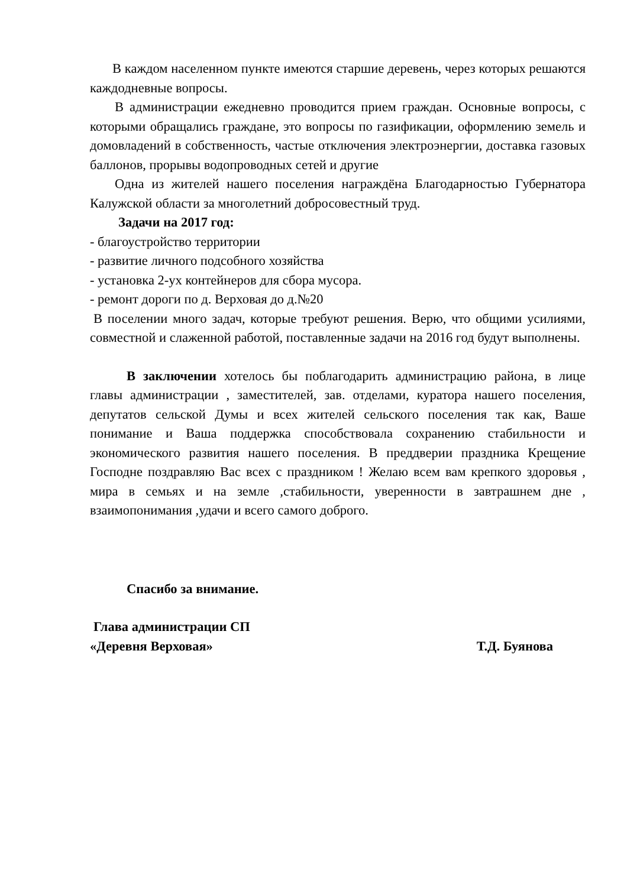В каждом населенном пункте имеются старшие деревень, через которых решаются каждодневные вопросы.
В администрации ежедневно проводится прием граждан. Основные вопросы, с которыми обращались граждане, это вопросы по газификации, оформлению земель и домовладений в собственность, частые отключения электроэнергии, доставка газовых баллонов, прорывы водопроводных сетей и другие
Одна из жителей нашего поселения награждёна Благодарностью Губернатора Калужской области за многолетний добросовестный труд.
Задачи на 2017 год:
- благоустройство территории
- развитие личного подсобного хозяйства
- установка 2-ух контейнеров для сбора мусора.
- ремонт дороги по д. Верховая до д.№20
В поселении много задач, которые требуют решения. Верю, что общими усилиями, совместной и слаженной работой, поставленные задачи на 2016 год будут выполнены.
В заключении хотелось бы поблагодарить администрацию района, в лице главы администрации , заместителей, зав. отделами, куратора нашего поселения, депутатов сельской Думы и всех жителей сельского поселения так как, Ваше понимание и Ваша поддержка способствовала сохранению стабильности и экономического развития нашего поселения. В преддверии праздника Крещение Господне поздравляю Вас всех с праздником ! Желаю всем вам крепкого здоровья , мира в семьях и на земле ,стабильности, уверенности в завтрашнем дне , взаимопонимания ,удачи и всего самого доброго.
Спасибо за внимание.
Глава администрации СП
«Деревня Верховая» Т.Д. Буянова